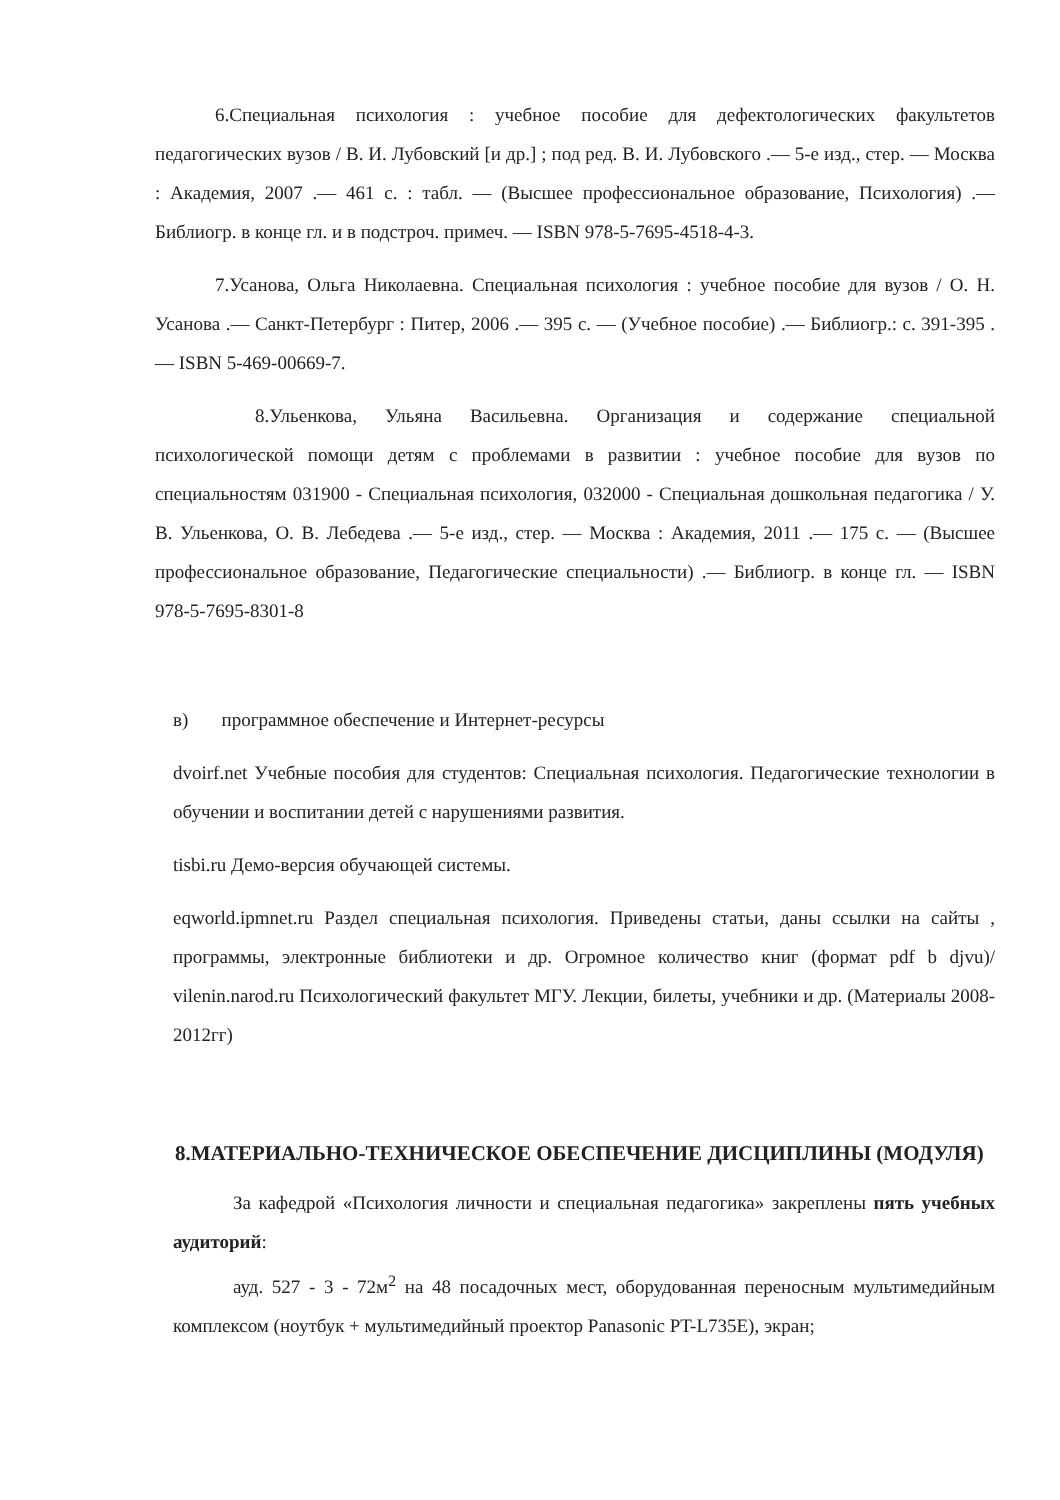6.Специальная психология : учебное пособие для дефектологических факультетов педагогических вузов / В. И. Лубовский [и др.] ; под ред. В. И. Лубовского .— 5-е изд., стер. — Москва : Академия, 2007 .— 461 с. : табл. — (Высшее профессиональное образование, Психология) .— Библиогр. в конце гл. и в подстроч. примеч. — ISBN 978-5-7695-4518-4-3.
7.Усанова, Ольга Николаевна. Специальная психология : учебное пособие для вузов / О. Н. Усанова .— Санкт-Петербург : Питер, 2006 .— 395 с. — (Учебное пособие) .— Библиогр.: с. 391-395 .— ISBN 5-469-00669-7.
8.Ульенкова, Ульяна Васильевна. Организация и содержание специальной психологической помощи детям с проблемами в развитии : учебное пособие для вузов по специальностям 031900 - Специальная психология, 032000 - Специальная дошкольная педагогика / У. В. Ульенкова, О. В. Лебедева .— 5-е изд., стер. — Москва : Академия, 2011 .— 175 с. — (Высшее профессиональное образование, Педагогические специальности) .— Библиогр. в конце гл. — ISBN 978-5-7695-8301-8
в) программное обеспечение и Интернет-ресурсы
dvoirf.net Учебные пособия для студентов: Специальная психология. Педагогические технологии в обучении и воспитании детей с нарушениями развития.
tisbi.ru Демо-версия обучающей системы.
eqworld.ipmnet.ru Раздел специальная психология. Приведены статьи, даны ссылки на сайты , программы, электронные библиотеки и др. Огромное количество книг (формат pdf b djvu)/ vilenin.narod.ru Психологический факультет МГУ. Лекции, билеты, учебники и др. (Материалы 2008-2012гг)
8.МАТЕРИАЛЬНО-ТЕХНИЧЕСКОЕ ОБЕСПЕЧЕНИЕ ДИСЦИПЛИНЫ (МОДУЛЯ)
За кафедрой «Психология личности и специальная педагогика» закреплены пять учебных аудиторий:
ауд. 527 - 3 - 72м<sup>2</sup> на 48 посадочных мест, оборудованная переносным мультимедийным комплексом (ноутбук + мультимедийный проектор Panasonic PT-L735E), экран;